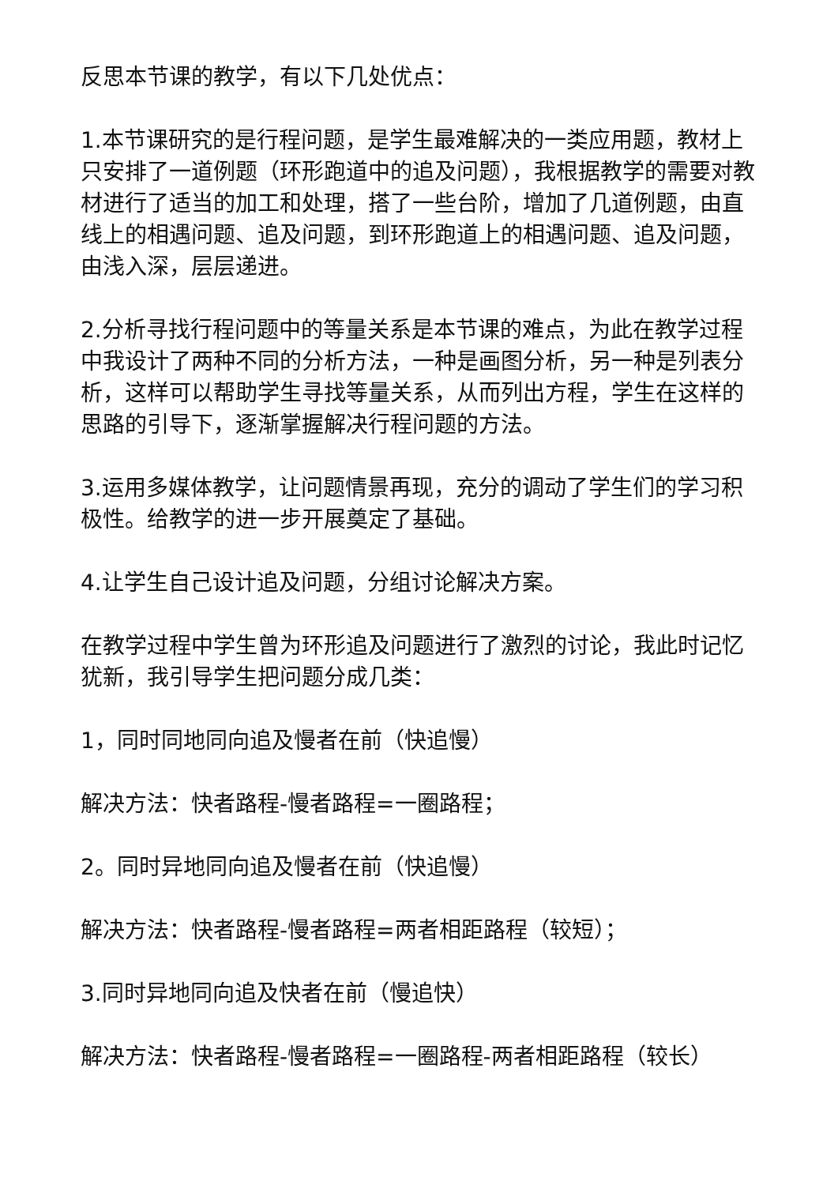反思本节课的教学，有以下几处优点：
1.本节课研究的是行程问题，是学生最难解决的一类应用题，教材上只安排了一道例题（环形跑道中的追及问题），我根据教学的需要对教材进行了适当的加工和处理，搭了一些台阶，增加了几道例题，由直线上的相遇问题、追及问题，到环形跑道上的相遇问题、追及问题，由浅入深，层层递进。
2.分析寻找行程问题中的等量关系是本节课的难点，为此在教学过程中我设计了两种不同的分析方法，一种是画图分析，另一种是列表分析，这样可以帮助学生寻找等量关系，从而列出方程，学生在这样的思路的引导下，逐渐掌握解决行程问题的方法。
3.运用多媒体教学，让问题情景再现，充分的调动了学生们的学习积极性。给教学的进一步开展奠定了基础。
4.让学生自己设计追及问题，分组讨论解决方案。
在教学过程中学生曾为环形追及问题进行了激烈的讨论，我此时记忆犹新，我引导学生把问题分成几类：
1，同时同地同向追及慢者在前（快追慢）
解决方法：快者路程-慢者路程=一圈路程；
2。同时异地同向追及慢者在前（快追慢）
解决方法：快者路程-慢者路程=两者相距路程（较短）；
3.同时异地同向追及快者在前（慢追快）
解决方法：快者路程-慢者路程=一圈路程-两者相距路程（较长）